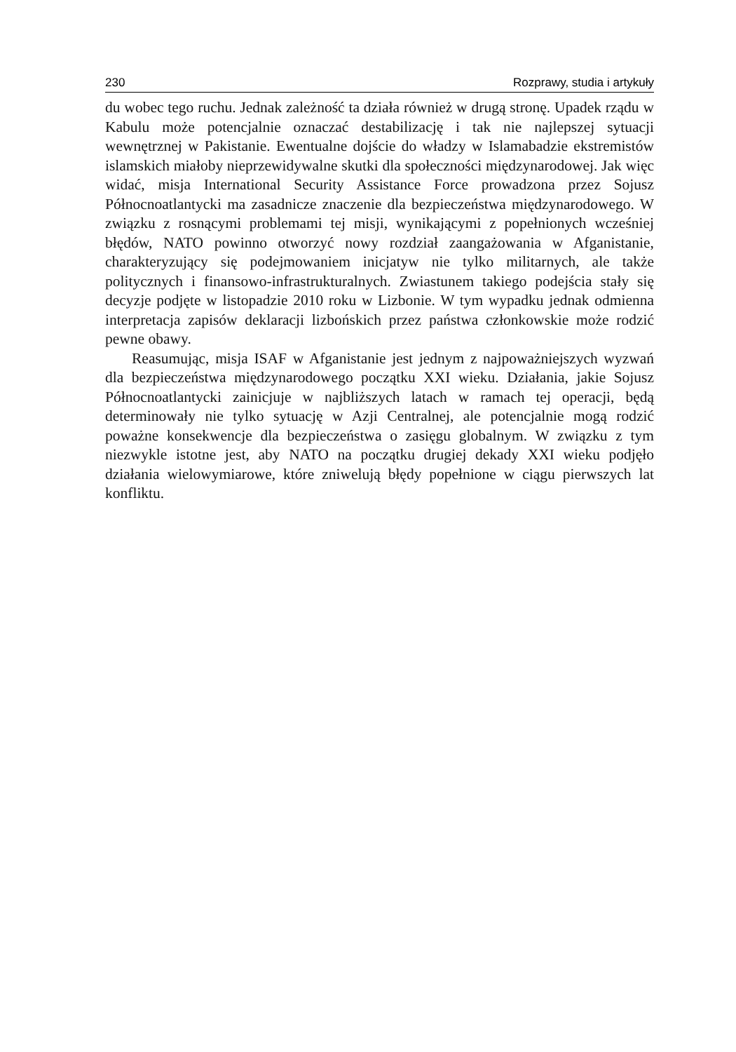230 Rozprawy, studia i artykuły
du wobec tego ruchu. Jednak zależność ta działa również w drugą stronę. Upadek rządu w Kabulu może potencjalnie oznaczać destabilizację i tak nie najlepszej sytuacji wewnętrznej w Pakistanie. Ewentualne dojście do władzy w Islamabadzie ekstremistów islamskich miałoby nieprzewidywalne skutki dla społeczności międzynarodowej. Jak więc widać, misja International Security Assistance Force prowadzona przez Sojusz Północnoatlantycki ma zasadnicze znaczenie dla bezpieczeństwa międzynarodowego. W związku z rosnącymi problemami tej misji, wynikającymi z popełnionych wcześniej błędów, NATO powinno otworzyć nowy rozdział zaangażowania w Afganistanie, charakteryzujący się podejmowaniem inicjatyw nie tylko militarnych, ale także politycznych i finansowo-infrastrukturalnych. Zwiastunem takiego podejścia stały się decyzje podjęte w listopadzie 2010 roku w Lizbonie. W tym wypadku jednak odmienna interpretacja zapisów deklaracji lizbońskich przez państwa członkowskie może rodzić pewne obawy.
Reasumując, misja ISAF w Afganistanie jest jednym z najpoważniejszych wyzwań dla bezpieczeństwa międzynarodowego początku XXI wieku. Działania, jakie Sojusz Północnoatlantycki zainicjuje w najbliższych latach w ramach tej operacji, będą determinowały nie tylko sytuację w Azji Centralnej, ale potencjalnie mogą rodzić poważne konsekwencje dla bezpieczeństwa o zasięgu globalnym. W związku z tym niezwykle istotne jest, aby NATO na początku drugiej dekady XXI wieku podjęło działania wielowymiarowe, które zniwelują błędy popełnione w ciągu pierwszych lat konfliktu.